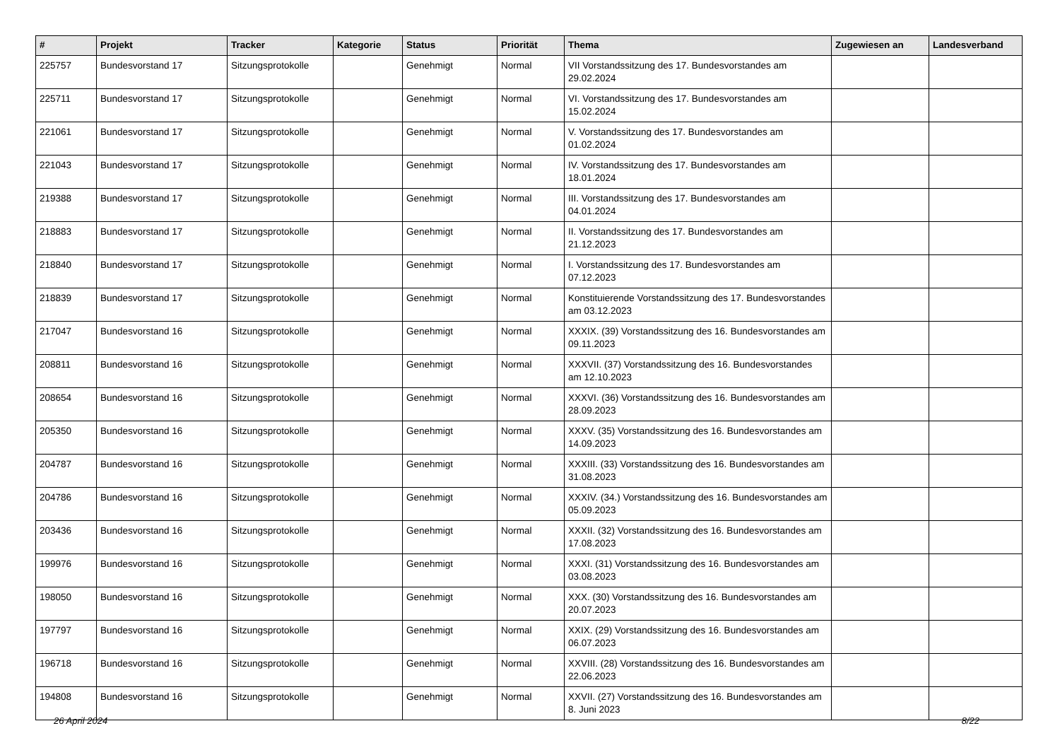| # | Projekt | Tracker | Kategorie | Status | Priorität | Thema | Zugewiesen an | Landesverband |
| --- | --- | --- | --- | --- | --- | --- | --- | --- |
| 225757 | Bundesvorstand 17 | Sitzungsprotokolle | | Genehmigt | Normal | VII Vorstandssitzung des 17. Bundesvorstandes am 29.02.2024 | | |
| 225711 | Bundesvorstand 17 | Sitzungsprotokolle | | Genehmigt | Normal | VI. Vorstandssitzung des 17. Bundesvorstandes am 15.02.2024 | | |
| 221061 | Bundesvorstand 17 | Sitzungsprotokolle | | Genehmigt | Normal | V. Vorstandssitzung des 17. Bundesvorstandes am 01.02.2024 | | |
| 221043 | Bundesvorstand 17 | Sitzungsprotokolle | | Genehmigt | Normal | IV. Vorstandssitzung des 17. Bundesvorstandes am 18.01.2024 | | |
| 219388 | Bundesvorstand 17 | Sitzungsprotokolle | | Genehmigt | Normal | III. Vorstandssitzung des 17. Bundesvorstandes am 04.01.2024 | | |
| 218883 | Bundesvorstand 17 | Sitzungsprotokolle | | Genehmigt | Normal | II. Vorstandssitzung des 17. Bundesvorstandes am 21.12.2023 | | |
| 218840 | Bundesvorstand 17 | Sitzungsprotokolle | | Genehmigt | Normal | I. Vorstandssitzung des 17. Bundesvorstandes am 07.12.2023 | | |
| 218839 | Bundesvorstand 17 | Sitzungsprotokolle | | Genehmigt | Normal | Konstituierende Vorstandssitzung des 17. Bundesvorstandes am 03.12.2023 | | |
| 217047 | Bundesvorstand 16 | Sitzungsprotokolle | | Genehmigt | Normal | XXXIX. (39) Vorstandssitzung des 16. Bundesvorstandes am 09.11.2023 | | |
| 208811 | Bundesvorstand 16 | Sitzungsprotokolle | | Genehmigt | Normal | XXXVII. (37) Vorstandssitzung des 16. Bundesvorstandes am 12.10.2023 | | |
| 208654 | Bundesvorstand 16 | Sitzungsprotokolle | | Genehmigt | Normal | XXXVI. (36) Vorstandssitzung des 16. Bundesvorstandes am 28.09.2023 | | |
| 205350 | Bundesvorstand 16 | Sitzungsprotokolle | | Genehmigt | Normal | XXXV. (35) Vorstandssitzung des 16. Bundesvorstandes am 14.09.2023 | | |
| 204787 | Bundesvorstand 16 | Sitzungsprotokolle | | Genehmigt | Normal | XXXIII. (33) Vorstandssitzung des 16. Bundesvorstandes am 31.08.2023 | | |
| 204786 | Bundesvorstand 16 | Sitzungsprotokolle | | Genehmigt | Normal | XXXIV. (34.) Vorstandssitzung des 16. Bundesvorstandes am 05.09.2023 | | |
| 203436 | Bundesvorstand 16 | Sitzungsprotokolle | | Genehmigt | Normal | XXXII. (32) Vorstandssitzung des 16. Bundesvorstandes am 17.08.2023 | | |
| 199976 | Bundesvorstand 16 | Sitzungsprotokolle | | Genehmigt | Normal | XXXI. (31) Vorstandssitzung des 16. Bundesvorstandes am 03.08.2023 | | |
| 198050 | Bundesvorstand 16 | Sitzungsprotokolle | | Genehmigt | Normal | XXX. (30) Vorstandssitzung des 16. Bundesvorstandes am 20.07.2023 | | |
| 197797 | Bundesvorstand 16 | Sitzungsprotokolle | | Genehmigt | Normal | XXIX. (29) Vorstandssitzung des 16. Bundesvorstandes am 06.07.2023 | | |
| 196718 | Bundesvorstand 16 | Sitzungsprotokolle | | Genehmigt | Normal | XXVIII. (28) Vorstandssitzung des 16. Bundesvorstandes am 22.06.2023 | | |
| 194808 | Bundesvorstand 16 | Sitzungsprotokolle | | Genehmigt | Normal | XXVII. (27) Vorstandssitzung des 16. Bundesvorstandes am 8. Juni 2023 | | |
26 April 2024 8/22